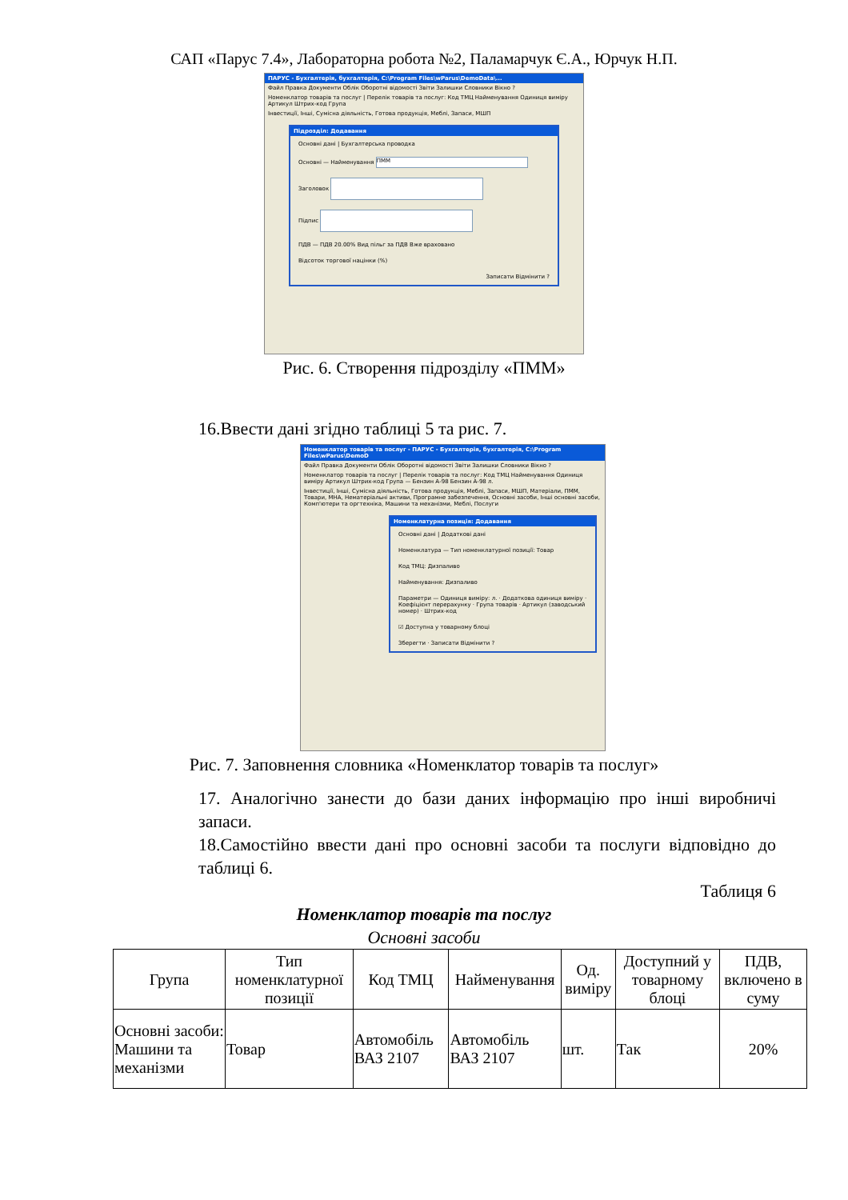САП «Парус 7.4», Лабораторна робота №2, Паламарчук Є.А., Юрчук Н.П.
ПАРУС - Бухгалтерія, бухгалтерія, C:\Program Files\wParus\DemoData\...
Файл Правка Документи Облік Оборотні відомості Звіти Залишки Словники Вікно ?
Номенклатор товарів та послуг | Перелік товарів та послуг: Код ТМЦ Найменування Одиниця виміру Артикул Штрих-код Група
Інвестиції, Інші, Сумісна діяльність, Готова продукція, Меблі, Запаси, МШП
Підрозділ: Додавання
Основні дані | Бухгалтерська проводка
Основні — Найменування ПММ
Заголовок
Підпис
ПДВ — ПДВ 20.00% Вид пільг за ПДВ Вже враховано
Відсоток торгової націнки (%)
Записати Відмінити ?
Рис. 6. Створення підрозділу «ПММ»
16.Ввести дані згідно таблиці 5 та рис. 7.
Номенклатор товарів та послуг - ПАРУС - Бухгалтерія, бухгалтерія, C:\Program Files\wParus\DemoD
Файл Правка Документи Облік Оборотні відомості Звіти Залишки Словники Вікно ?
Номенклатор товарів та послуг | Перелік товарів та послуг: Код ТМЦ Найменування Одиниця виміру Артикул Штрих-код Група — Бензин А-98 Бензин А-98 л.
Інвестиції, Інші, Сумісна діяльність, Готова продукція, Меблі, Запаси, МШП, Матеріали, ПММ, Товари, МНА, Нематеріальні активи, Програмне забезпечення, Основні засоби, Інші основні засоби, Комп'ютери та оргтехніка, Машини та механізми, Меблі, Послуги
Номенклатурна позиція: Додавання
Основні дані | Додаткові дані
Номенклатура — Тип номенклатурної позиції: Товар
Код ТМЦ: Дизпаливо
Найменування: Дизпаливо
Параметри — Одиниця виміру: л. · Додаткова одиниця виміру · Коефіцієнт перерахунку · Група товарів · Артикул (заводський номер) · Штрих-код
☑ Доступна у товарному блоці
Зберегти · Записати Відмінити ?
Рис. 7. Заповнення словника «Номенклатор товарів та послуг»
17. Аналогічно занести до бази даних інформацію про інші виробничі запаси.
18.Самостійно ввести дані про основні засоби та послуги відповідно до таблиці 6.
Таблиця 6
Номенклатор товарів та послуг
Основні засоби
| Група | Тип номенклатурної позиції | Код ТМЦ | Найменування | Од. виміру | Доступний у товарному блоці | ПДВ, включено в суму |
| --- | --- | --- | --- | --- | --- | --- |
| Основні засоби: Машини та механізми | Товар | Автомобіль ВАЗ 2107 | Автомобіль ВАЗ 2107 | шт. | Так | 20% |